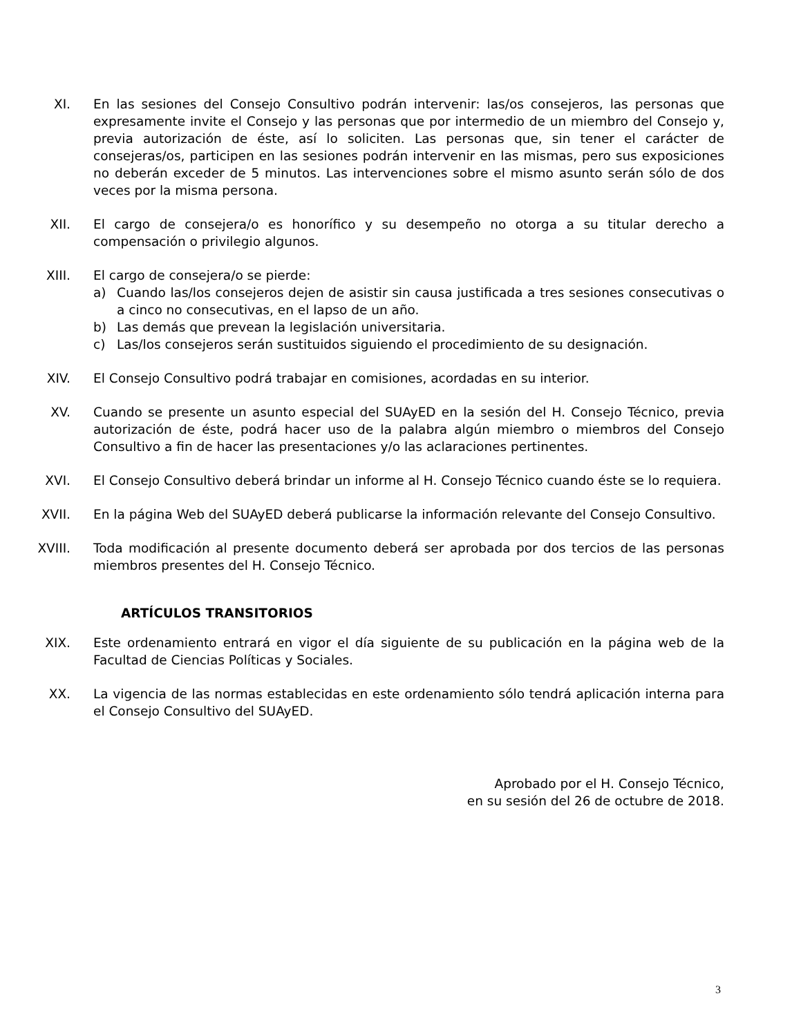XI. En las sesiones del Consejo Consultivo podrán intervenir: las/os consejeros, las personas que expresamente invite el Consejo y las personas que por intermedio de un miembro del Consejo y, previa autorización de éste, así lo soliciten. Las personas que, sin tener el carácter de consejeras/os, participen en las sesiones podrán intervenir en las mismas, pero sus exposiciones no deberán exceder de 5 minutos. Las intervenciones sobre el mismo asunto serán sólo de dos veces por la misma persona.
XII. El cargo de consejera/o es honorífico y su desempeño no otorga a su titular derecho a compensación o privilegio algunos.
XIII. El cargo de consejera/o se pierde:
a) Cuando las/los consejeros dejen de asistir sin causa justificada a tres sesiones consecutivas o a cinco no consecutivas, en el lapso de un año.
b) Las demás que prevean la legislación universitaria.
c) Las/los consejeros serán sustituidos siguiendo el procedimiento de su designación.
XIV. El Consejo Consultivo podrá trabajar en comisiones, acordadas en su interior.
XV. Cuando se presente un asunto especial del SUAyED en la sesión del H. Consejo Técnico, previa autorización de éste, podrá hacer uso de la palabra algún miembro o miembros del Consejo Consultivo a fin de hacer las presentaciones y/o las aclaraciones pertinentes.
XVI. El Consejo Consultivo deberá brindar un informe al H. Consejo Técnico cuando éste se lo requiera.
XVII. En la página Web del SUAyED deberá publicarse la información relevante del Consejo Consultivo.
XVIII.
Toda modificación al presente documento deberá ser aprobada por dos tercios de las personas miembros presentes del H. Consejo Técnico.
ARTÍCULOS TRANSITORIOS
XIX. Este ordenamiento entrará en vigor el día siguiente de su publicación en la página web de la Facultad de Ciencias Políticas y Sociales.
XX. La vigencia de las normas establecidas en este ordenamiento sólo tendrá aplicación interna para el Consejo Consultivo del SUAyED.
Aprobado por el H. Consejo Técnico,
en su sesión del 26 de octubre de 2018.
3